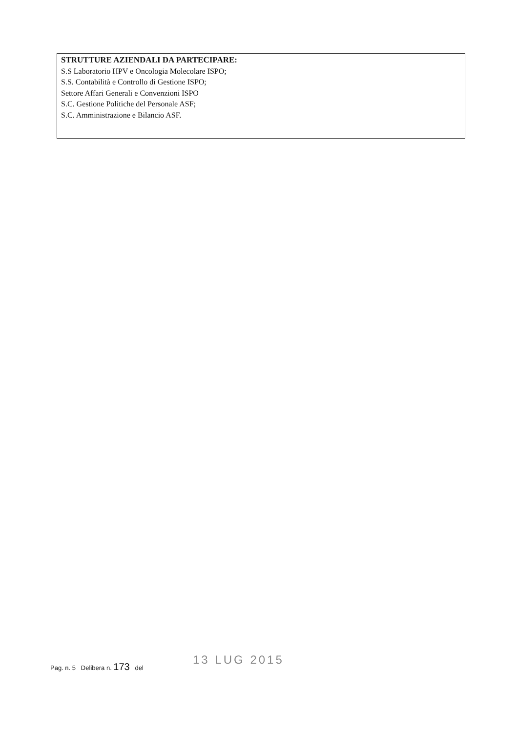STRUTTURE AZIENDALI DA PARTECIPARE:
S.S Laboratorio HPV e Oncologia Molecolare ISPO;
S.S. Contabilità e Controllo di Gestione ISPO;
Settore Affari Generali e Convenzioni ISPO
S.C. Gestione Politiche del Personale ASF;
S.C. Amministrazione e Bilancio ASF.
13 LUG 2015
Pag. n. 5 Delibera n. 173 del